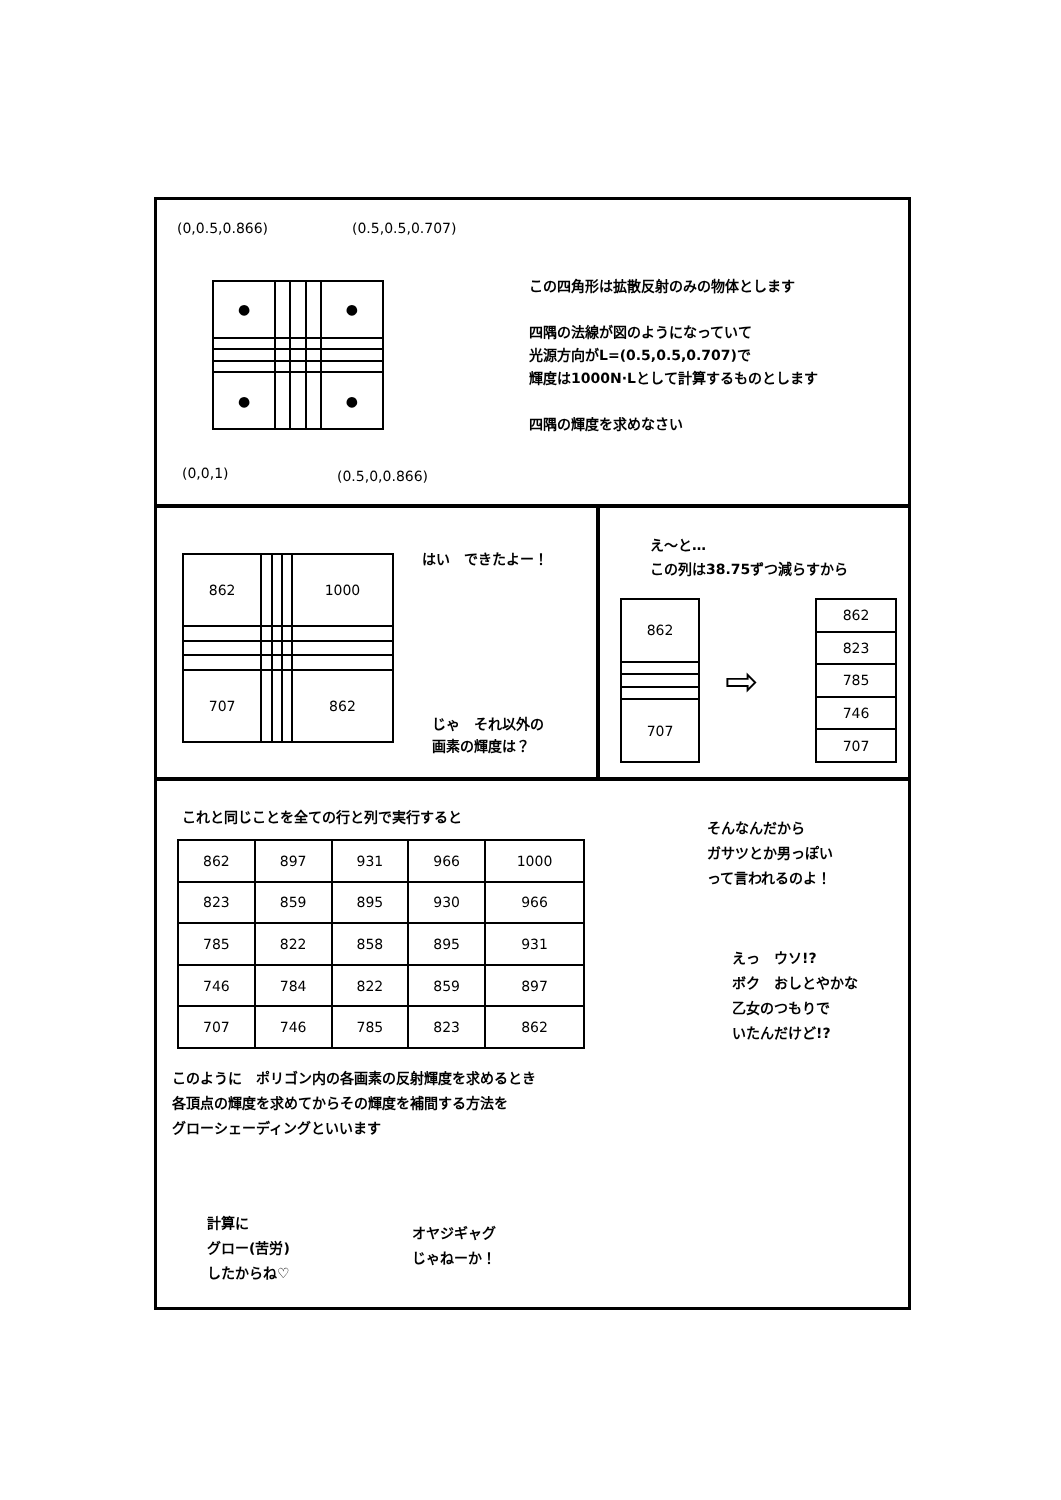(0,0.5,0.866) (0.5,0.5,0.707)
| ● | | | | ● |
| ● | | | | ● |
(0,0,1) (0.5,0,0.866)
この四角形は拡散反射のみの物体とします
四隅の法線が図のようになっていて
光源方向がL=(0.5,0.5,0.707)で
輝度は1000N·Lとして計算するものとします
四隅の輝度を求めなさい
| 862 | | | | 1000 |
| 707 | | | | 862 |
はい　できたよー！
じゃ　それ以外の
画素の輝度は？
え～と…
この列は38.75ずつ減らすから
| 862 |
| 707 |
⇨
| 862 |
| 823 |
| 785 |
| 746 |
| 707 |
これと同じことを全ての行と列で実行すると
| 862 | 897 | 931 | 966 | 1000 |
| 823 | 859 | 895 | 930 | 966 |
| 785 | 822 | 858 | 895 | 931 |
| 746 | 784 | 822 | 859 | 897 |
| 707 | 746 | 785 | 823 | 862 |
このように　ポリゴン内の各画素の反射輝度を求めるとき
各頂点の輝度を求めてからその輝度を補間する方法を
グローシェーディングといいます
計算に
グロー(苦労)
したからね♡
オヤジギャグ
じゃねーか！
そんなんだから
ガサツとか男っぽい
って言われるのよ！
えっ　ウソ!?
ボク　おしとやかな
乙女のつもりで
いたんだけど!?